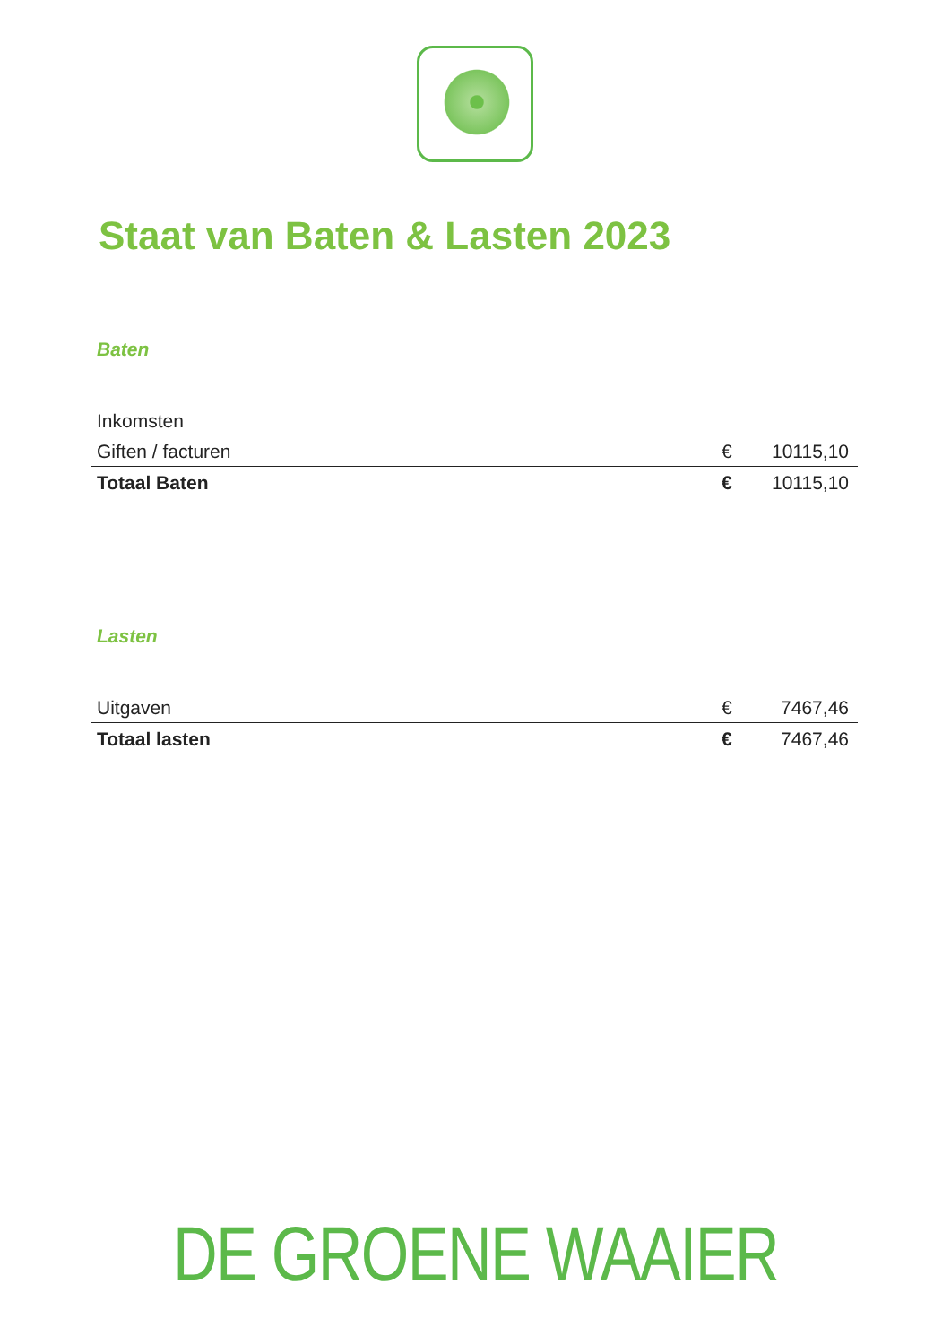Staat van Baten & Lasten 2023
Baten
| Inkomsten | | |
| Giften / facturen | € | 10115,10 |
| Totaal Baten | € | 10115,10 |
Lasten
| Uitgaven | € | 7467,46 |
| Totaal lasten | € | 7467,46 |
DE GROENE WAAIER